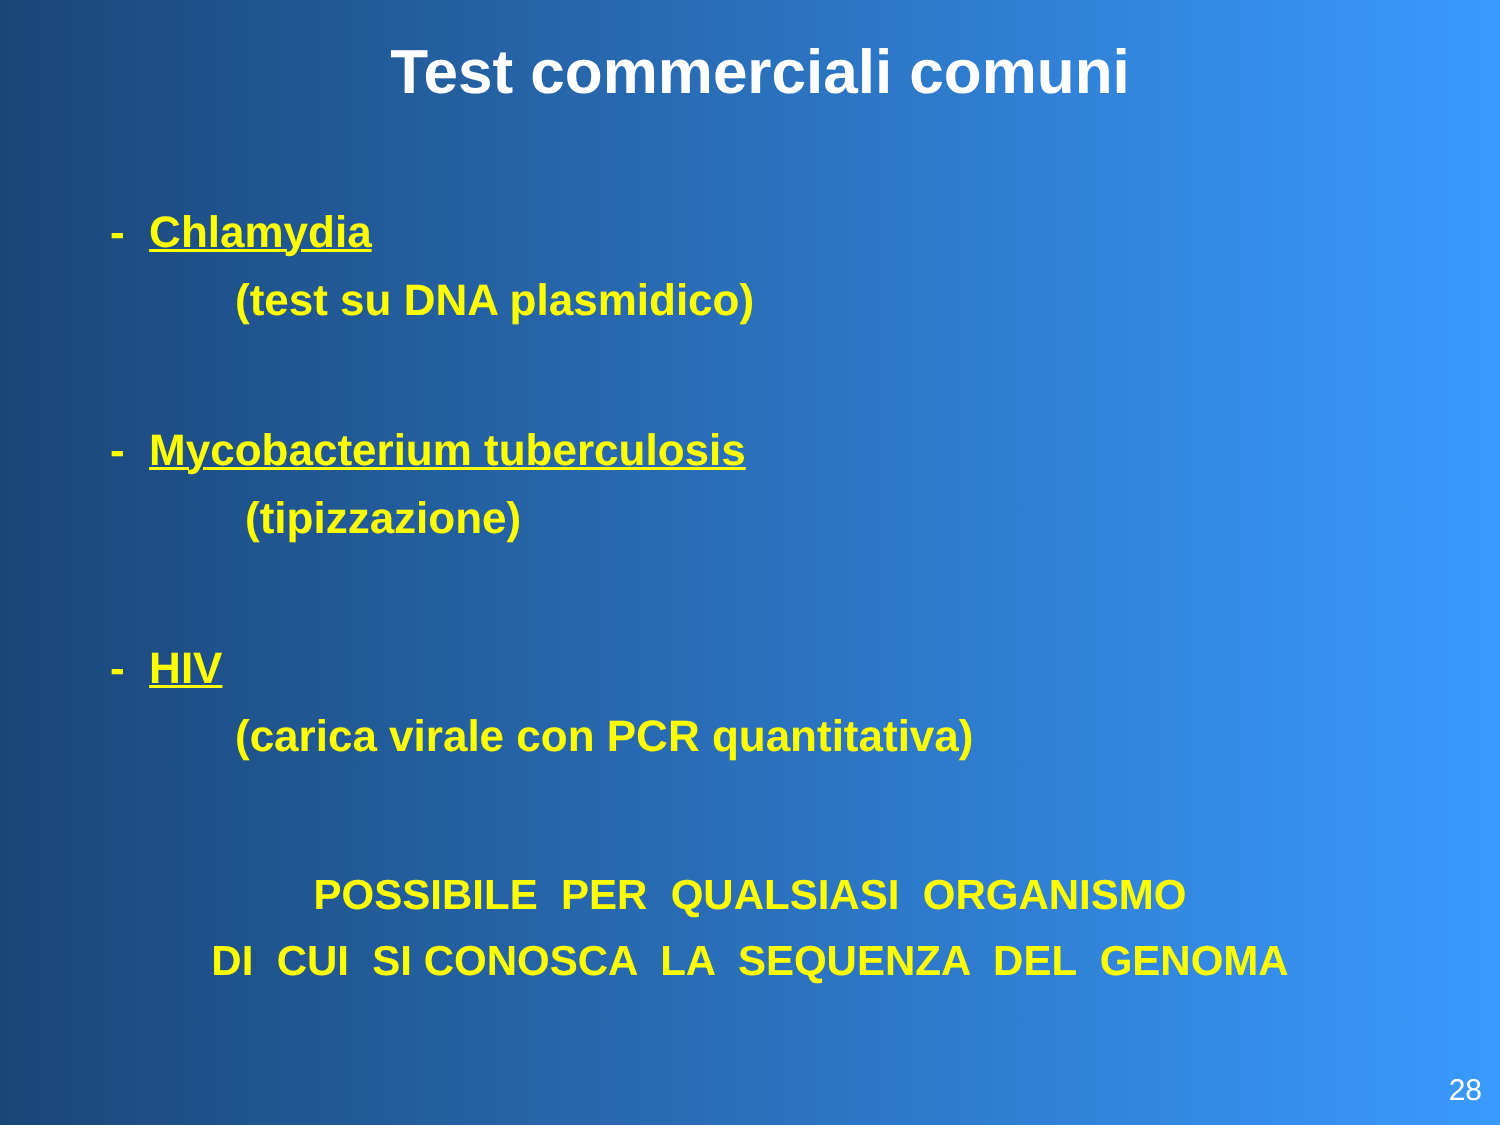Test commerciali comuni
- Chlamydia
(test su DNA plasmidico)
- Mycobacterium tuberculosis
(tipizzazione)
- HIV
(carica virale con PCR quantitativa)
POSSIBILE PER QUALSIASI ORGANISMO
DI CUI SI CONOSCA LA SEQUENZA DEL GENOMA
28